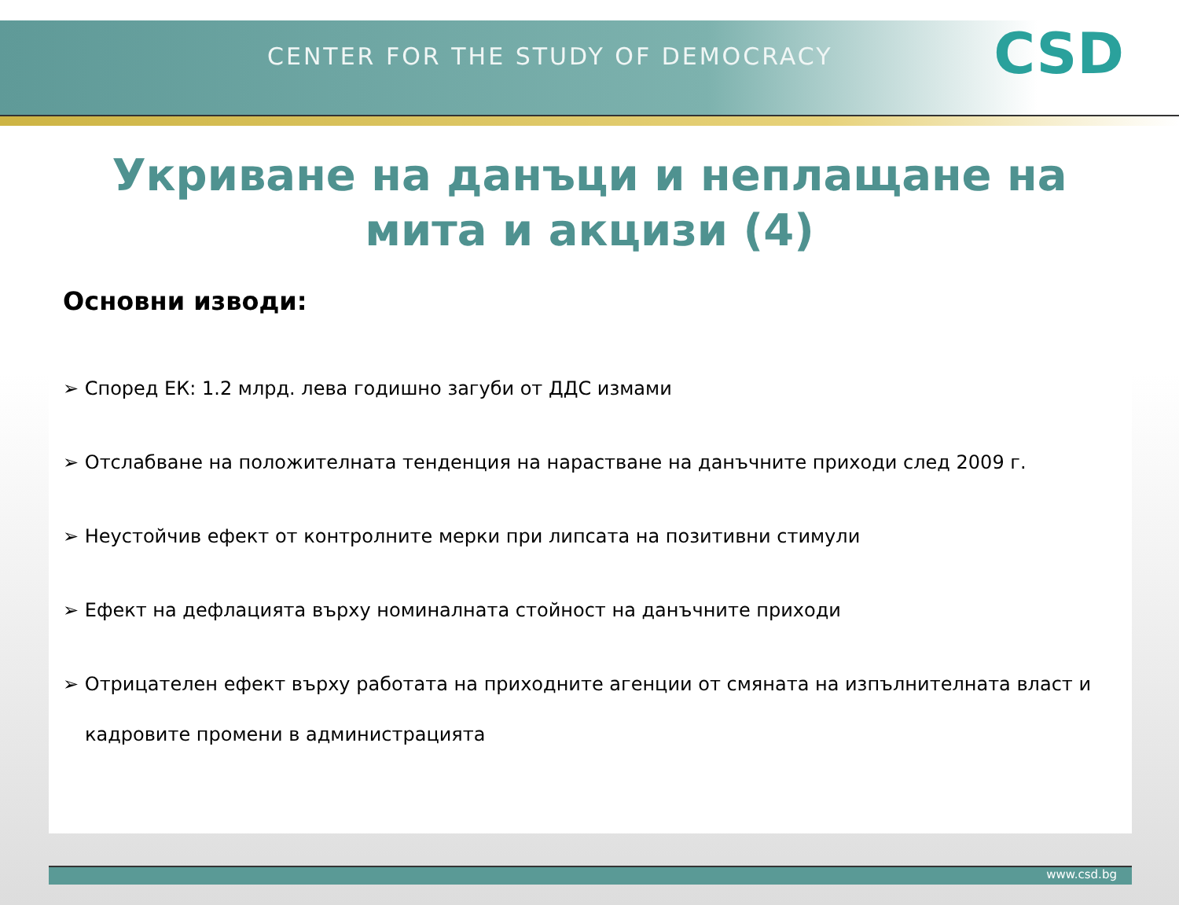CENTER FOR THE STUDY OF DEMOCRACY
CSD
Укриване на данъци и неплащане на мита и акцизи (4)
Основни изводи:
➢ Според ЕК: 1.2 млрд. лева годишно загуби от ДДС измами
➢ Отслабване на положителната тенденция на нарастване на данъчните приходи след 2009 г.
➢ Неустойчив ефект от контролните мерки при липсата на позитивни стимули
➢ Ефект на дефлацията върху номиналната стойност на данъчните приходи
➢ Отрицателен ефект върху работата на приходните агенции от смяната на изпълнителната власт и кадровите промени в администрацията
www.csd.bg